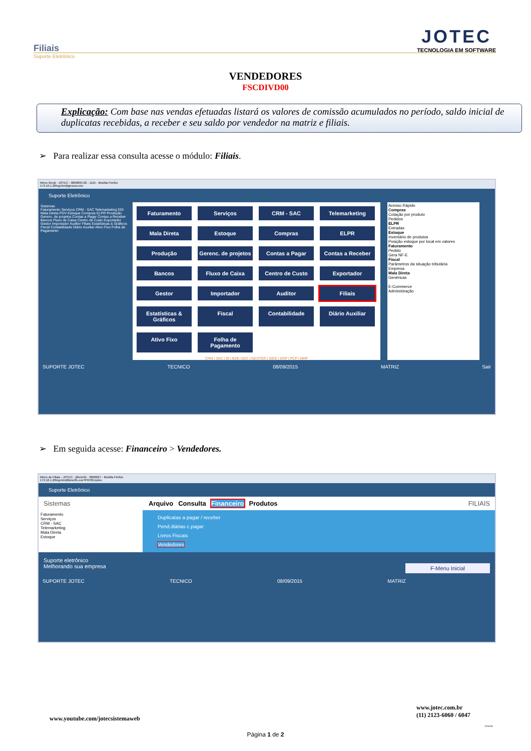JOTEC
TECNOLOGIA EM SOFTWARE
Filiais
Suporte Eletrônico
VENDEDORES
FSCDIVD00
Explicação: Com base nas vendas efetuadas listará os valores de comissão acumulados no período, saldo inicial de duplicatas recebidas, a receber e seu saldo por vendedor na matriz e filiais.
➢ Para realizar essa consulta acesse o módulo: Filiais.
Menu Geral - JOTEC - 0000095.02 - 1115 - Mozilla Firefox
172.16.1.28/cgi-bin/jtgeseus.exe
Suporte Eletrônico
Sistemas
Faturamento Serviços CRM - SAC Telemarketing EDI Mala Direta PDV Estoque Compras ELPR Produção Gerenc. de projetos Contas a Pagar Contas a Receber Bancos Fluxo de Caixa Centro de Custo Exportador Gestor Importador Auditor Filiais Estatísticas & Gráficos Fiscal Contabilidade Diário Auxiliar Ativo Fixo Folha de Pagamento
Faturamento
Serviços
CRM - SAC
Telemarketing
Mala Direta
Estoque
Compras
ELPR
Produção
Gerenc. de projetos
Contas a Pagar
Contas a Receber
Bancos
Fluxo de Caixa
Centro de Custo
Exportador
Gestor
Importador
Auditor
Filiais
Estatísticas & Gráficos
Fiscal
Contabilidade
Diário Auxiliar
Ativo Fixo
Folha de Pagamento
CRM | SAC | BI | B2B | B2C | GESTOR | SIGE | ERP | PCP | MRP
Acesso Rápido
Compras
Cotação por produto
Pedidos
ELPR
Entradas
Estoque
Inventário de produtos
Posição estoque por local em valores
Faturamento
Pedido
Gera NF-E
Fiscal
Parâmetros da situação tributária
Empresa
Mala Direta
Genéricas
E-Commerce
Administração
SUPORTE JOTEC TECNICO 08/09/2015 MATRIZ Sair
➢ Em seguida acesse: Financeiro > Vendedores.
Menu do Filiais - JOTEC - jtfsme01 - 0000027 - Mozilla Firefox
172.16.1.28/cgi-bin/jtfsme01.exe?PROG=jotec
Suporte Eletrônico
Sistemas Arquivo Consulta Financeiro Produtos FILIAIS
Faturamento
Serviços
CRM - SAC
Telemarketing
Mala Direta
Estoque
Duplicatas a pagar / receber
Pend.diárias c.pagar
Livros Fiscais
Vendedores
Suporte eletrônico
Melhorando sua empresa F-Menu Inicial
SUPORTE JOTEC TECNICO 08/09/2015 MATRIZ
www.youtube.com/jotecsistemaweb
www.jotec.com.br
(11) 2123-6060 / 6047
2016/06
Página 1 de 2